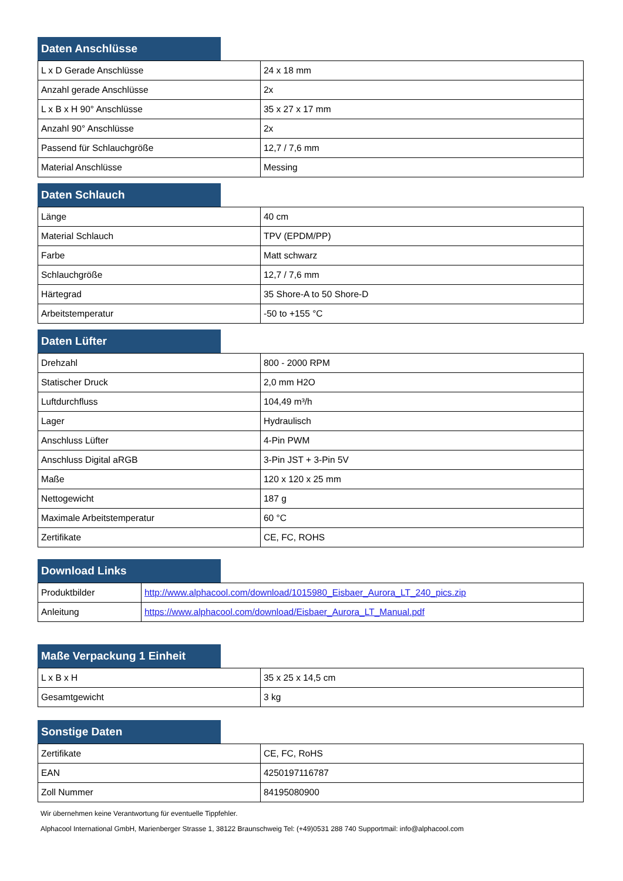Daten Anschlüsse
| L x D Gerade Anschlüsse | 24 x 18 mm |
| Anzahl gerade Anschlüsse | 2x |
| L x B x H 90° Anschlüsse | 35 x 27 x 17 mm |
| Anzahl 90° Anschlüsse | 2x |
| Passend für Schlauchgröße | 12,7 / 7,6 mm |
| Material Anschlüsse | Messing |
Daten Schlauch
| Länge | 40 cm |
| Material Schlauch | TPV (EPDM/PP) |
| Farbe | Matt schwarz |
| Schlauchgröße | 12,7 / 7,6 mm |
| Härtegrad | 35 Shore-A to 50 Shore-D |
| Arbeitstemperatur | -50 to +155 °C |
Daten Lüfter
| Drehzahl | 800 - 2000 RPM |
| Statischer Druck | 2,0 mm H2O |
| Luftdurchfluss | 104,49 m³/h |
| Lager | Hydraulisch |
| Anschluss Lüfter | 4-Pin PWM |
| Anschluss Digital aRGB | 3-Pin JST + 3-Pin 5V |
| Maße | 120 x 120 x 25 mm |
| Nettogewicht | 187 g |
| Maximale Arbeitstemperatur | 60 °C |
| Zertifikate | CE, FC, ROHS |
Download Links
| Produktbilder | http://www.alphacool.com/download/1015980_Eisbaer_Aurora_LT_240_pics.zip |
| Anleitung | https://www.alphacool.com/download/Eisbaer_Aurora_LT_Manual.pdf |
Maße Verpackung 1 Einheit
| L x B x H | 35 x 25 x 14,5 cm |
| Gesamtgewicht | 3 kg |
Sonstige Daten
| Zertifikate | CE, FC, RoHS |
| EAN | 4250197116787 |
| Zoll Nummer | 84195080900 |
Wir übernehmen keine Verantwortung für eventuelle Tippfehler.
Alphacool International GmbH, Marienberger Strasse 1, 38122 Braunschweig Tel: (+49)0531 288 740 Supportmail: info@alphacool.com